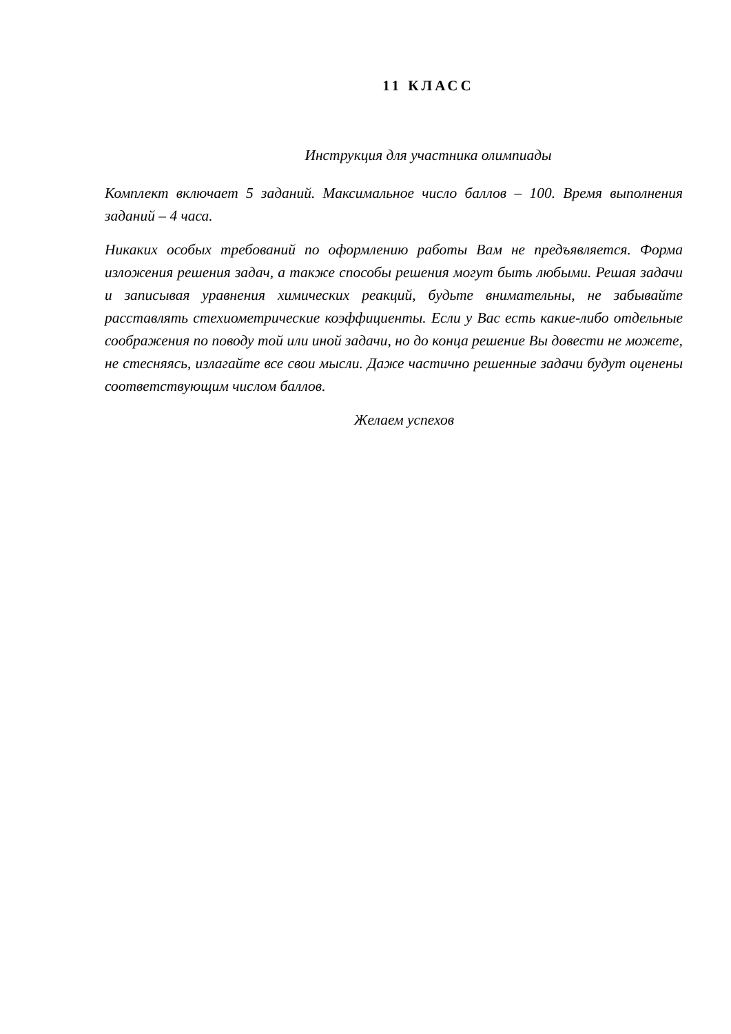11 КЛАСС
Инструкция для участника олимпиады
Комплект включает 5 заданий. Максимальное число баллов – 100. Время выполнения заданий – 4 часа.
Никаких особых требований по оформлению работы Вам не предъявляется. Форма изложения решения задач, а также способы решения могут быть любыми. Решая задачи и записывая уравнения химических реакций, будьте внимательны, не забывайте расставлять стехиометрические коэффициенты. Если у Вас есть какие-либо отдельные соображения по поводу той или иной задачи, но до конца решение Вы довести не можете, не стесняясь, излагайте все свои мысли. Даже частично решенные задачи будут оценены соответствующим числом баллов.
Желаем успехов